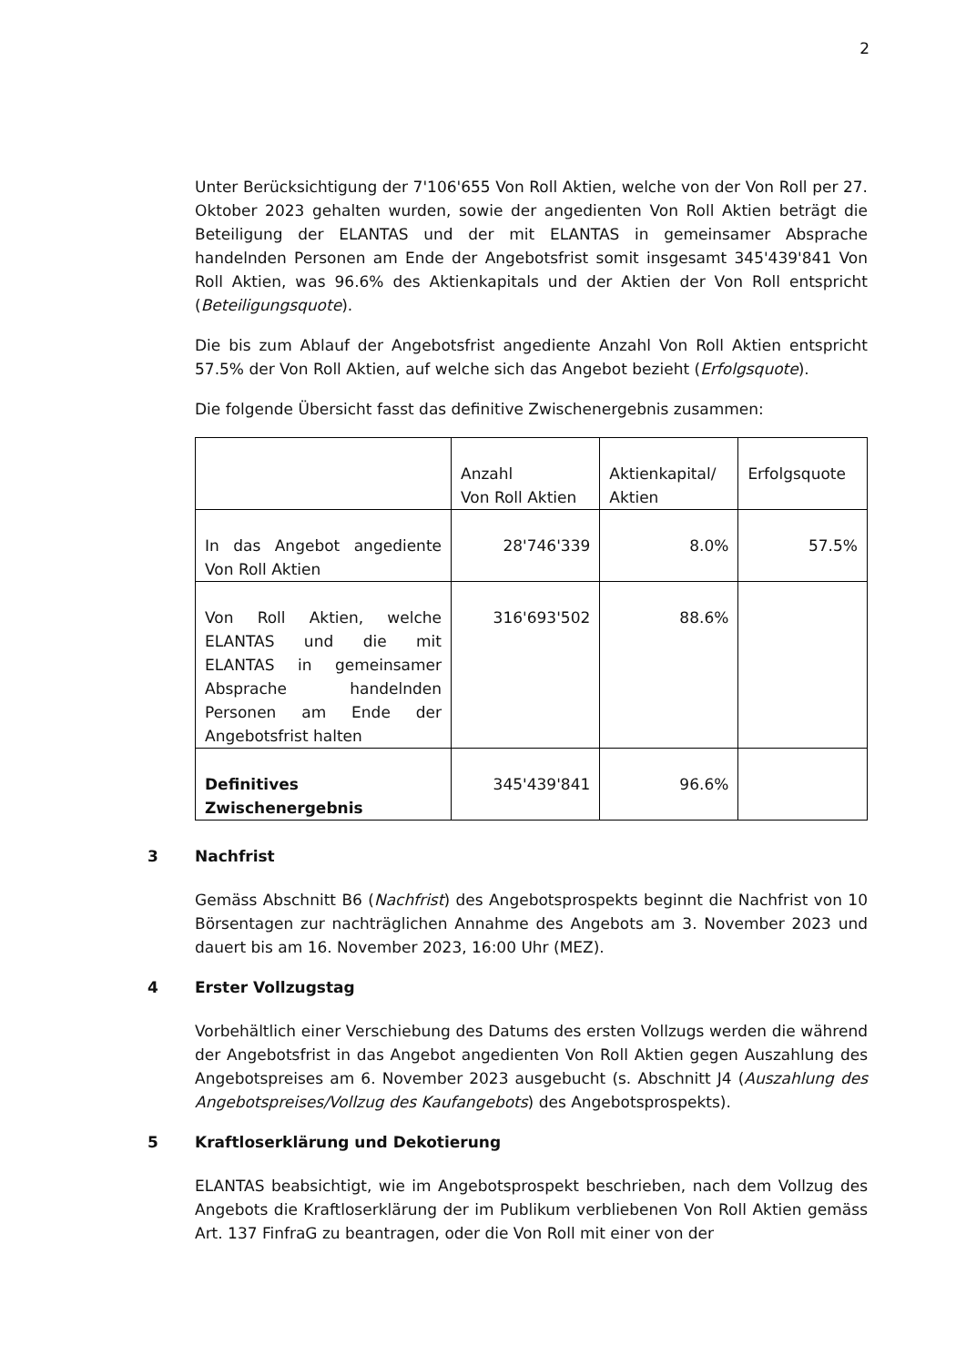2
Unter Berücksichtigung der 7'106'655 Von Roll Aktien, welche von der Von Roll per 27. Oktober 2023 gehalten wurden, sowie der angedienten Von Roll Aktien beträgt die Beteiligung der ELANTAS und der mit ELANTAS in gemeinsamer Absprache handelnden Personen am Ende der Angebotsfrist somit insgesamt 345'439'841 Von Roll Aktien, was 96.6% des Aktienkapitals und der Aktien der Von Roll entspricht (Beteiligungsquote).
Die bis zum Ablauf der Angebotsfrist angediente Anzahl Von Roll Aktien entspricht 57.5% der Von Roll Aktien, auf welche sich das Angebot bezieht (Erfolgsquote).
Die folgende Übersicht fasst das definitive Zwischenergebnis zusammen:
| | Anzahl Von Roll Aktien | Aktienkapital/ Aktien | Erfolgsquote |
| In das Angebot angediente Von Roll Aktien | 28'746'339 | 8.0% | 57.5% |
| Von Roll Aktien, welche ELANTAS und die mit ELANTAS in gemeinsamer Absprache handelnden Personen am Ende der Angebotsfrist halten | 316'693'502 | 88.6% | |
| Definitives Zwischenergebnis | 345'439'841 | 96.6% | |
3 Nachfrist
Gemäss Abschnitt B6 (Nachfrist) des Angebotsprospekts beginnt die Nachfrist von 10 Börsentagen zur nachträglichen Annahme des Angebots am 3. November 2023 und dauert bis am 16. November 2023, 16:00 Uhr (MEZ).
4 Erster Vollzugstag
Vorbehältlich einer Verschiebung des Datums des ersten Vollzugs werden die während der Angebotsfrist in das Angebot angedienten Von Roll Aktien gegen Auszahlung des Angebotspreises am 6. November 2023 ausgebucht (s. Abschnitt J4 (Auszahlung des Angebotspreises/Vollzug des Kaufangebots) des Angebotsprospekts).
5 Kraftloserklärung und Dekotierung
ELANTAS beabsichtigt, wie im Angebotsprospekt beschrieben, nach dem Vollzug des Angebots die Kraftloserklärung der im Publikum verbliebenen Von Roll Aktien gemäss Art. 137 FinfraG zu beantragen, oder die Von Roll mit einer von der